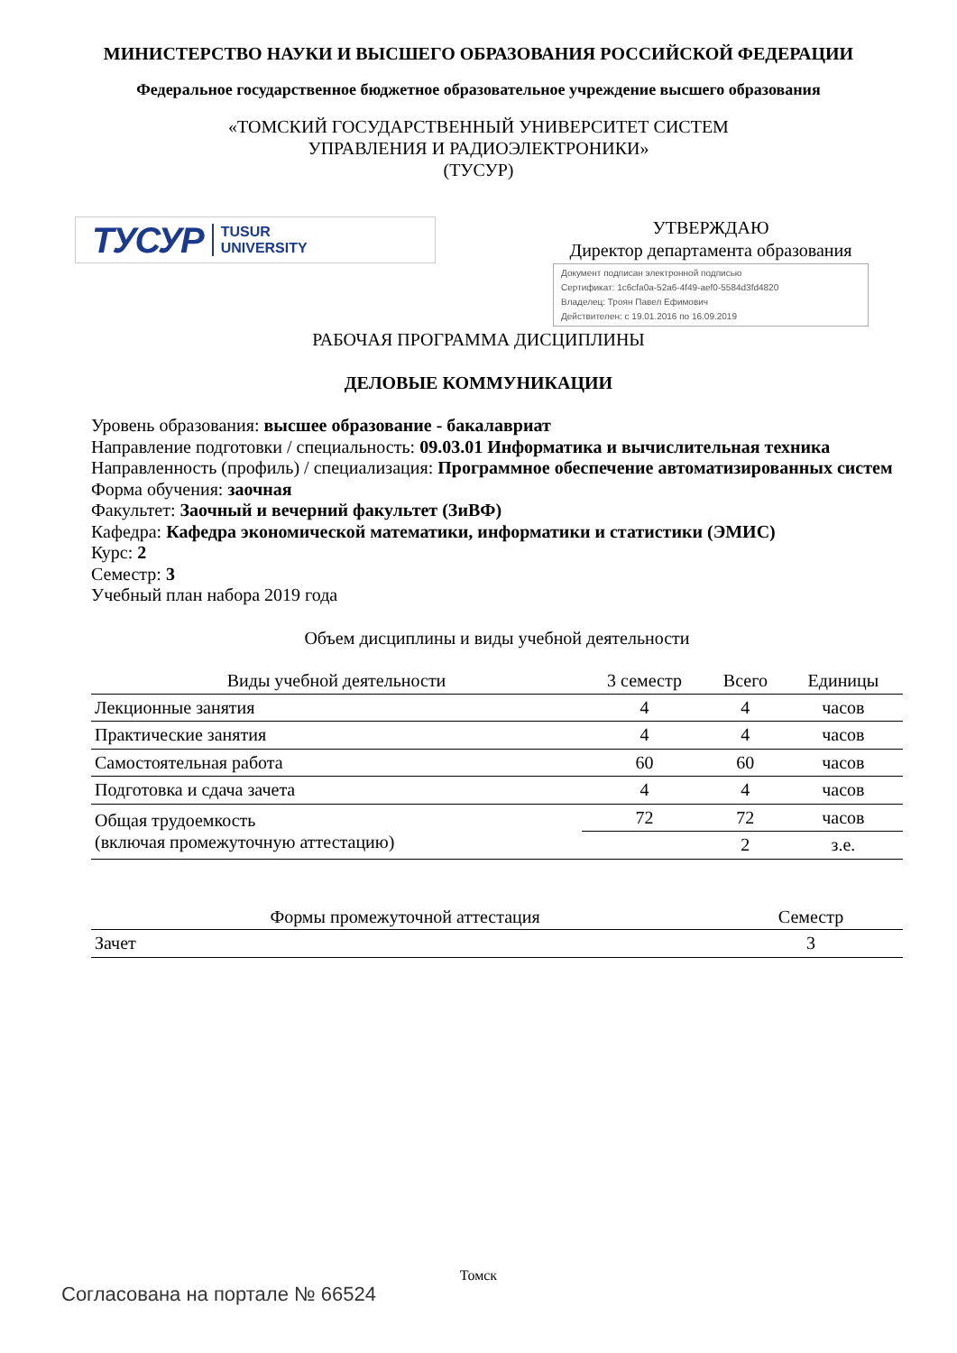МИНИСТЕРСТВО НАУКИ И ВЫСШЕГО ОБРАЗОВАНИЯ РОССИЙСКОЙ ФЕДЕРАЦИИ
Федеральное государственное бюджетное образовательное учреждение высшего образования
«ТОМСКИЙ ГОСУДАРСТВЕННЫЙ УНИВЕРСИТЕТ СИСТЕМ
УПРАВЛЕНИЯ И РАДИОЭЛЕКТРОНИКИ»
(ТУСУР)
ТУСУР TUSUR
UNIVERSITY
УТВЕРЖДАЮ
Директор департамента образования
Документ подписан электронной подписью
Сертификат: 1c6cfa0a-52a6-4f49-aef0-5584d3fd4820
Владелец: Троян Павел Ефимович
Действителен: с 19.01.2016 по 16.09.2019
РАБОЧАЯ ПРОГРАММА ДИСЦИПЛИНЫ
ДЕЛОВЫЕ КОММУНИКАЦИИ
Уровень образования: высшее образование - бакалавриат
Направление подготовки / специальность: 09.03.01 Информатика и вычислительная техника
Направленность (профиль) / специализация: Программное обеспечение автоматизированных систем
Форма обучения: заочная
Факультет: Заочный и вечерний факультет (ЗиВФ)
Кафедра: Кафедра экономической математики, информатики и статистики (ЭМИС)
Курс: 2
Семестр: 3
Учебный план набора 2019 года
Объем дисциплины и виды учебной деятельности
| Виды учебной деятельности | 3 семестр | Всего | Единицы |
| --- | --- | --- | --- |
| Лекционные занятия | 4 | 4 | часов |
| Практические занятия | 4 | 4 | часов |
| Самостоятельная работа | 60 | 60 | часов |
| Подготовка и сдача зачета | 4 | 4 | часов |
| Общая трудоемкость (включая промежуточную аттестацию) | 72 | 72 | часов |
| | | 2 | з.е. |
| Формы промежуточной аттестация | Семестр |
| --- | --- |
| Зачет | 3 |
Томск
Согласована на портале № 66524